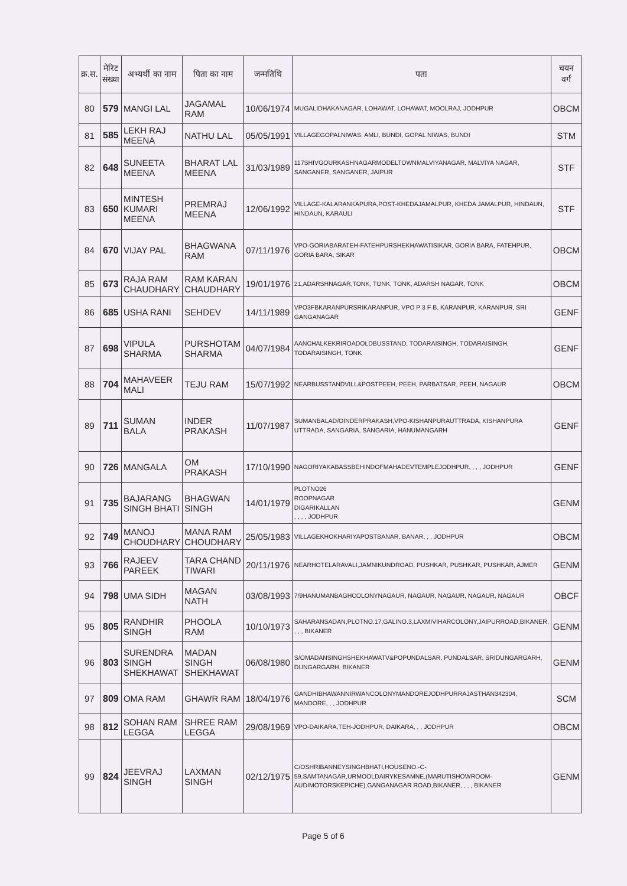| क्र.स. | मेरिट संख्या | अभ्यर्थी का नाम | पिता का नाम | जन्मतिथि | पता | चयन वर्ग |
| --- | --- | --- | --- | --- | --- | --- |
| 80 | 579 | MANGI LAL | JAGAMAL RAM | 10/06/1974 | MUGALIDHAKANAGAR, LOHAWAT, LOHAWAT, MOOLRAJ, JODHPUR | OBCM |
| 81 | 585 | LEKH RAJ MEENA | NATHU LAL | 05/05/1991 | VILLAGEGOPALNIWAS, AMLI, BUNDI, GOPAL NIWAS, BUNDI | STM |
| 82 | 648 | SUNEETA MEENA | BHARAT LAL MEENA | 31/03/1989 | 117SHIVGOURKASHNAGARMODELTOWNMALVIYANAGAR, MALVIYA NAGAR, SANGANER, SANGANER, JAIPUR | STF |
| 83 | 650 | MINTESH KUMARI MEENA | PREMRAJ MEENA | 12/06/1992 | VILLAGE-KALARANKAPURA,POST-KHEDAJAMALPUR, KHEDA JAMALPUR, HINDAUN, HINDAUN, KARAULI | STF |
| 84 | 670 | VIJAY PAL | BHAGWANA RAM | 07/11/1976 | VPO-GORIABARATEH-FATEHPURSHEKHAWATISIKAR, GORIA BARA, FATEHPUR, GORIA BARA, SIKAR | OBCM |
| 85 | 673 | RAJA RAM CHAUDHARY | RAM KARAN CHAUDHARY | 19/01/1976 | 21,ADARSHNAGAR,TONK, TONK, TONK, ADARSH NAGAR, TONK | OBCM |
| 86 | 685 | USHA RANI | SEHDEV | 14/11/1989 | VPO3FBKARANPURSRIKARANPUR, VPO P 3 F B, KARANPUR, KARANPUR, SRI GANGANAGAR | GENF |
| 87 | 698 | VIPULA SHARMA | PURSHOTAM SHARMA | 04/07/1984 | AANCHALKEKRIROADOLDBUSSTAND, TODARAISINGH, TODARAISINGH, TODARAISINGH, TONK | GENF |
| 88 | 704 | MAHAVEER MALI | TEJU RAM | 15/07/1992 | NEARBUSSTANDVILL&POSTPEEH, PEEH, PARBATSAR, PEEH, NAGAUR | OBCM |
| 89 | 711 | SUMAN BALA | INDER PRAKASH | 11/07/1987 | SUMANBALAD/OINDERPRAKASH,VPO-KISHANPURAUTTRADA, KISHANPURA UTTRADA, SANGARIA, SANGARIA, HANUMANGARH | GENF |
| 90 | 726 | MANGALA | OM PRAKASH | 17/10/1990 | NAGORIYAKABASSBEHINDOFMAHADEVTEMPLEJODHPUR, , , , JODHPUR | GENF |
| 91 | 735 | BAJARANG SINGH BHATI | BHAGWAN SINGH | 14/01/1979 | PLOTNO26 ROOPNAGAR DIGARIKALLAN , , , , JODHPUR | GENM |
| 92 | 749 | MANOJ CHOUDHARY | MANA RAM CHOUDHARY | 25/05/1983 | VILLAGEKHOKHARIYAPOSTBANAR, BANAR, , , JODHPUR | OBCM |
| 93 | 766 | RAJEEV PAREEK | TARA CHAND TIWARI | 20/11/1976 | NEARHOTELARAVALI,JAMNIKUNDROAD, PUSHKAR, PUSHKAR, PUSHKAR, AJMER | GENM |
| 94 | 798 | UMA SIDH | MAGAN NATH | 03/08/1993 | 7/9HANUMANBAGHCOLONYNAGAUR, NAGAUR, NAGAUR, NAGAUR, NAGAUR | OBCF |
| 95 | 805 | RANDHIR SINGH | PHOOLA RAM | 10/10/1973 | SAHARANSADAN,PLOTNO.17,GALINO.3,LAXMIVIHARCOLONY,JAIPURROAD,BIKANER, , , , BIKANER | GENM |
| 96 | 803 | SURENDRA SINGH SHEKHAWAT | MADAN SINGH SHEKHAWAT | 06/08/1980 | S/OMADANSINGHSHEKHAWATV&POPUNDALSAR, PUNDALSAR, SRIDUNGARGARH, DUNGARGARH, BIKANER | GENM |
| 97 | 809 | OMA RAM | GHAWR RAM | 18/04/1976 | GANDHIBHAWANNIRWANCOLONYMANDOREJODHPURRAJASTHAN342304, MANDORE, , , JODHPUR | SCM |
| 98 | 812 | SOHAN RAM LEGGA | SHREE RAM LEGGA | 29/08/1969 | VPO-DAIKARA,TEH-JODHPUR, DAIKARA, , , JODHPUR | OBCM |
| 99 | 824 | JEEVRAJ SINGH | LAXMAN SINGH | 02/12/1975 | C/OSHRIBANNEYSINGHBHATI,HOUSENO.-C-59,SAMTANAGAR,URMOOLDAIRYKESAMNE,(MARUTISHOWROOM-AUDIMOTORSKEPICHE),GANGANAGAR ROAD,BIKANER, , , , BIKANER | GENM |
Page 5 of 6